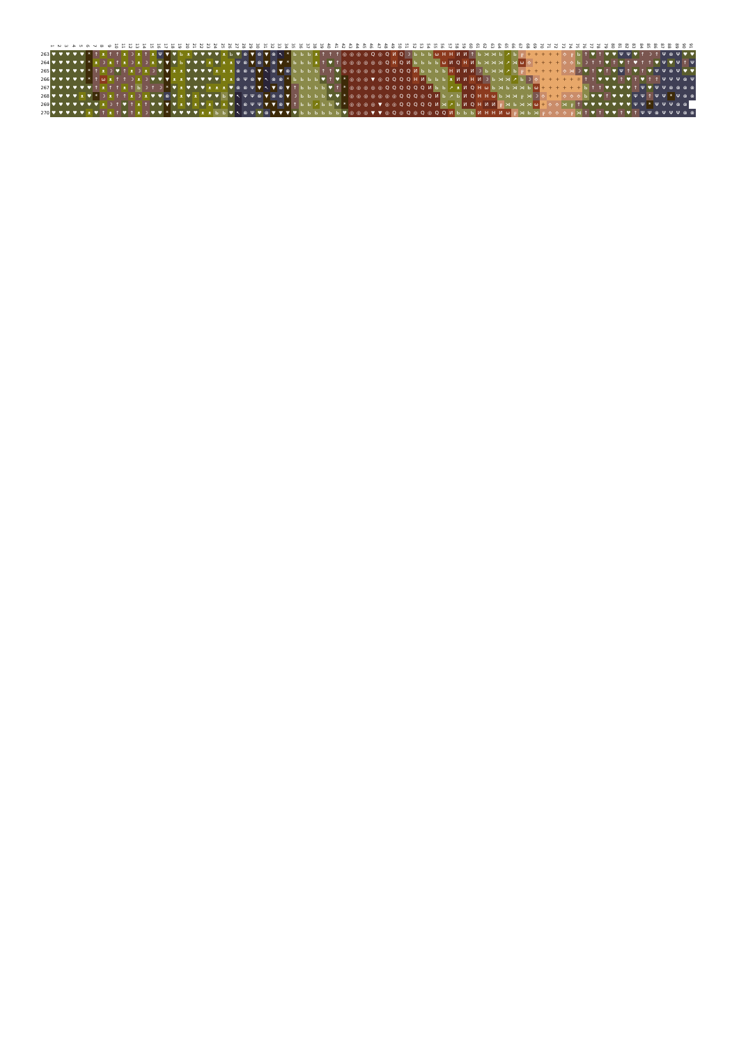| | 1 | 2 | 3 | 4 | 5 | 6 | 7 | 8 | 9 | 10 | 11 | 12 | 13 | 14 | 15 | 16 | 17 | 18 | 19 | 20 | 21 | 22 | 23 | 24 | 25 | 26 | 27 | 28 | 29 | 30 | 31 | 32 | 33 | 34 | 35 | 36 | 37 | 38 | 39 | 40 | 41 | 42 | 43 | 44 | 45 | 46 | 47 | 48 | 49 | 50 | 51 | 52 | 53 | 54 | 55 | 56 | 57 | 58 | 59 | 60 | 61 | 62 | 63 | 64 | 65 | 66 | 67 | 68 | 69 | 70 | 71 | 72 | 73 | 74 | 75 | 76 | 77 | 78 | 79 | 80 | 81 | 82 | 83 | 84 | 85 | 86 | 87 | 88 | 89 | 90 | 91 |
| --- | --- | --- | --- | --- | --- | --- | --- | --- | --- | --- | --- | --- | --- | --- | --- | --- | --- | --- | --- | --- | --- | --- | --- | --- | --- | --- | --- | --- | --- | --- | --- | --- | --- | --- | --- | --- | --- | --- | --- | --- | --- | --- | --- | --- | --- | --- | --- | --- | --- | --- | --- | --- | --- | --- | --- | --- | --- | --- | --- | --- | --- | --- | --- | --- | --- | --- | --- | --- | --- | --- | --- | --- | --- | --- | --- | --- | --- | --- | --- | --- | --- | --- | --- | --- | --- | --- | --- | --- | --- | --- | --- |
| 263 | ♥ | ♥ | ♥ | ♥ | ♥ | * | ↑ | ᴥ | ↑ | ↑ | ᴥ | ☽ | ᴥ | ↑ | ᴥ | Ψ | ▼ | ♥ | Ь | ᴥ | ♥ | ♥ | ♥ | ♥ | ᴥ | Ь | ♥ | ⊗ | ▼ | ⊗ | ▼ | ⊗ | ↖ | * | Ь | Ь | Ь | ᴥ | ↑ | ↑ | ↑ | ◎ | ◎ | ◎ | ◎ | Q | ◎ | Q | И | Q | ☽ | Ь | Ь | Ь | ω | Н | Н | И | И | ↑ | Ь | ⋊ | ⋊ | Ь | ↗ | Ь | ╔ | + | + | + | + | + | ⟡ | ╔ | Ь | ↑ | ♥ | ↑ | ♥ | ♥ | Ψ | Ψ | ♥ | ↑ | ☽ | ↑ | Ψ | ⊗ | Ψ | ♥ | ♥ |
| 264 | ♥ | ♥ | ♥ | ♥ | ♥ | * | ᴥ | ☽ | ᴥ | ↑ | ᴥ | ☽ | ᴥ | ☽ | ᴥ | ♥ | ▼ | ♥ | Ь | ♥ | ♥ | ♥ | ᴥ | ♥ | ᴥ | ᴥ | Ψ | ⊗ | ▼ | ⊗ | ▼ | ⊗ | ▼ | * | Ь | Ь | Ь | ᴥ | ↑ | ♥ | ↑ | ◎ | ◎ | ◎ | ◎ | ◎ | ◎ | Q | Н | Q | И | Ь | Ь | Ь | Ь | ω | И | Q | Н | И | Ь | ⋊ | ⋊ | ⋊ | ↗ | ⋊ | ω | ⟡ | + | + | + | + | ⟡ | ⟡ | Ь | ☽ | ↑ | ↑ | ♥ | ↑ | ♥ | ↑ | ♥ | ↑ | ↑ | ♥ | Ψ | ♥ | Ψ | ↑ | Ψ |
| 265 | ♥ | ♥ | ♥ | ♥ | ♥ | * | ↑ | ᴥ | ☽ | ♥ | ↑ | ᴥ | ☽ | ᴥ | ☽ | ♥ | ▼ | ᴥ | ᴥ | ♥ | ♥ | ♥ | ♥ | ᴥ | ᴥ | ᴥ | ⊗ | ⊗ | ⊗ | ▼ | ↖ | ⊗ | ▼ | ⊗ | Ь | Ь | Ь | Ь | ↑ | ↑ | ♥ | ◎ | ◎ | ◎ | ◎ | ◎ | ◎ | Q | Q | Q | Q | И | Ь | Ь | Ь | Ь | Н | И | И | И | ☽ | Ь | ⋊ | ⋊ | ↗ | Ь | ╔ | + | + | + | + | + | ⟡ | ⋊ | ☽ | ♥ | ↑ | ♥ | ↑ | ♥ | Ψ | ↑ | ♥ | ↑ | ♥ | Ψ | Ψ | ⊗ | Ψ | ♥ | ♥ |
| 266 | ♥ | ♥ | ♥ | ♥ | ♥ | * | ↑ | ω | ᴥ | ↑ | ↑ | ☽ | ᴥ | ☽ | ♥ | ♥ | ▼ | ᴥ | ᴥ | ♥ | ♥ | ♥ | ♥ | ♥ | ᴥ | ᴥ | ⊗ | Ψ | ⊗ | ▼ | ↖ | ⊗ | ⊗ | * | Ь | Ь | Ь | Ь | ♥ | ↑ | ♥ | * | ◎ | ◎ | ◎ | ▼ | ◎ | Q | Q | Q | Q | Н | И | Ь | Ь | Ь | ᴥ | И | И | Н | И | ☽ | Ь | ⋊ | ⋊ | ↗ | Ь | ☽ | ⟡ | + | + | + | + | + | ☼ | ↑ | ↑ | ♥ | ♥ | ♥ | ↑ | ♥ | ↑ | ♥ | ↑ | ↑ | Ψ | Ψ | Ψ | ⊗ | Ψ |
| 267 | ♥ | ♥ | ♥ | ♥ | ♥ | ♥ | ↑ | ᴥ | ↑ | ↑ | ᴥ | ↑ | Ь | ☽ | ↑ | ☽ | * | ♥ | ᴥ | ♥ | ♥ | ♥ | ᴥ | ᴥ | ᴥ | ♥ | ⊗ | ⊗ | Ψ | ▼ | ↖ | ▼ | ⊗ | ▼ | ↑ | Ь | Ь | Ь | Ь | ♥ | ↑ | * | ◎ | ◎ | ◎ | ◎ | ◎ | Q | Q | Q | Q | Q | Q | И | Ь | Ь | ↗ | ᴥ | И | Q | Н | ω | Ь | ⋊ | Ь | ⋊ | ⋊ | Ь | ω | + | + | + | + | + | + | Ь | ↑ | ↑ | ♥ | ♥ | ♥ | ♥ | ↑ | Ψ | ♥ | Ψ | Ψ | ⊗ | ⊗ | ⊗ | ⊗ |
| 268 | ♥ | ♥ | ♥ | ♥ | ᴥ | ♥ | * | ☽ | ᴥ | ↑ | ↑ | ᴥ | ☽ | ᴥ | ♥ | ♥ | ⊗ | ♥ | ᴥ | ♥ | ᴥ | ♥ | ♥ | ♥ | Ь | ♥ | ↖ | Ψ | Ψ | ⊗ | ▼ | ⊗ | ⊗ | ▼ | ☽ | Ь | Ь | Ь | Ь | ♥ | ♥ | * | ◎ | ◎ | ◎ | ◎ | ◎ | ◎ | ◎ | Q | Q | Q | ◎ | Q | И | Ь | ↗ | Ь | И | Q | Н | Н | ω | Ь | ⋊ | ⋊ | ╔ | ⋊ | ☽ | ⟡ | + | + | ⟡ | ⟡ | ⟡ | Ь | ♥ | ♥ | ↑ | ♥ | ♥ | ♥ | Ψ | Ψ | ↑ | Ψ | Ψ | * | Ψ | ⊗ | ⊗ |
| 269 | ♥ | ♥ | ♥ | ♥ | ♥ | ♥ | ♥ | ᴥ | ☽ | ↑ | ♥ | ↑ | ᴥ | ↑ | ♥ | ♥ | ▼ | ♥ | ᴥ | ♥ | ᴥ | ♥ | ᴥ | ♥ | ᴥ | ♥ | ↖ | ⊗ | Ψ | Ψ | ▼ | ▼ | ⊗ | ▼ | ↑ | Ь | Ь | ↗ | Ь | Ь | ♥ | * | ◎ | ◎ | ◎ | ◎ | ▼ | ◎ | ◎ | Q | Q | Q | Q | Q | И | ⋊ | ↗ | Ь | И | Q | Н | И | И | ╔ | ⋊ | Ь | ⋊ | ⋊ | ω | + | ⟡ | ⟡ | ⋊ | ╔ | ↑ | ♥ | ♥ | ♥ | ♥ | ♥ | ♥ | ♥ | Ψ | Ψ | * | Ψ | Ψ | Ψ | ⊗ | ⊗ | |
| 270 | ♥ | ♥ | ♥ | ♥ | ♥ | ᴥ | ♥ | ↑ | ᴥ | ↑ | ♥ | ↑ | ᴥ | ☽ | ♥ | ♥ | * | ♥ | ♥ | ♥ | ♥ | ᴥ | ᴥ | Ь | Ь | ♥ | ↖ | ⊗ | Ψ | ♥ | ⊗ | ▼ | ▼ | ▼ | ♥ | Ь | Ь | Ь | Ь | Ь | Ь | ♥ | ◎ | ◎ | ◎ | ▼ | ▼ | ◎ | Q | ◎ | Q | ◎ | Q | ◎ | Q | Q | И | Ь | Ь | Ь | И | Н | Н | И | ω | ╔ | ⋊ | Ь | ⋊ | ╔ | ⟡ | ⟡ | ⟡ | ╔ | ⋊ | ↑ | ♥ | ↑ | ♥ | ♥ | ↑ | ♥ | ↑ | Ψ | Ψ | ⊗ | Ψ | Ψ | Ψ | ⊗ | ⊗ |